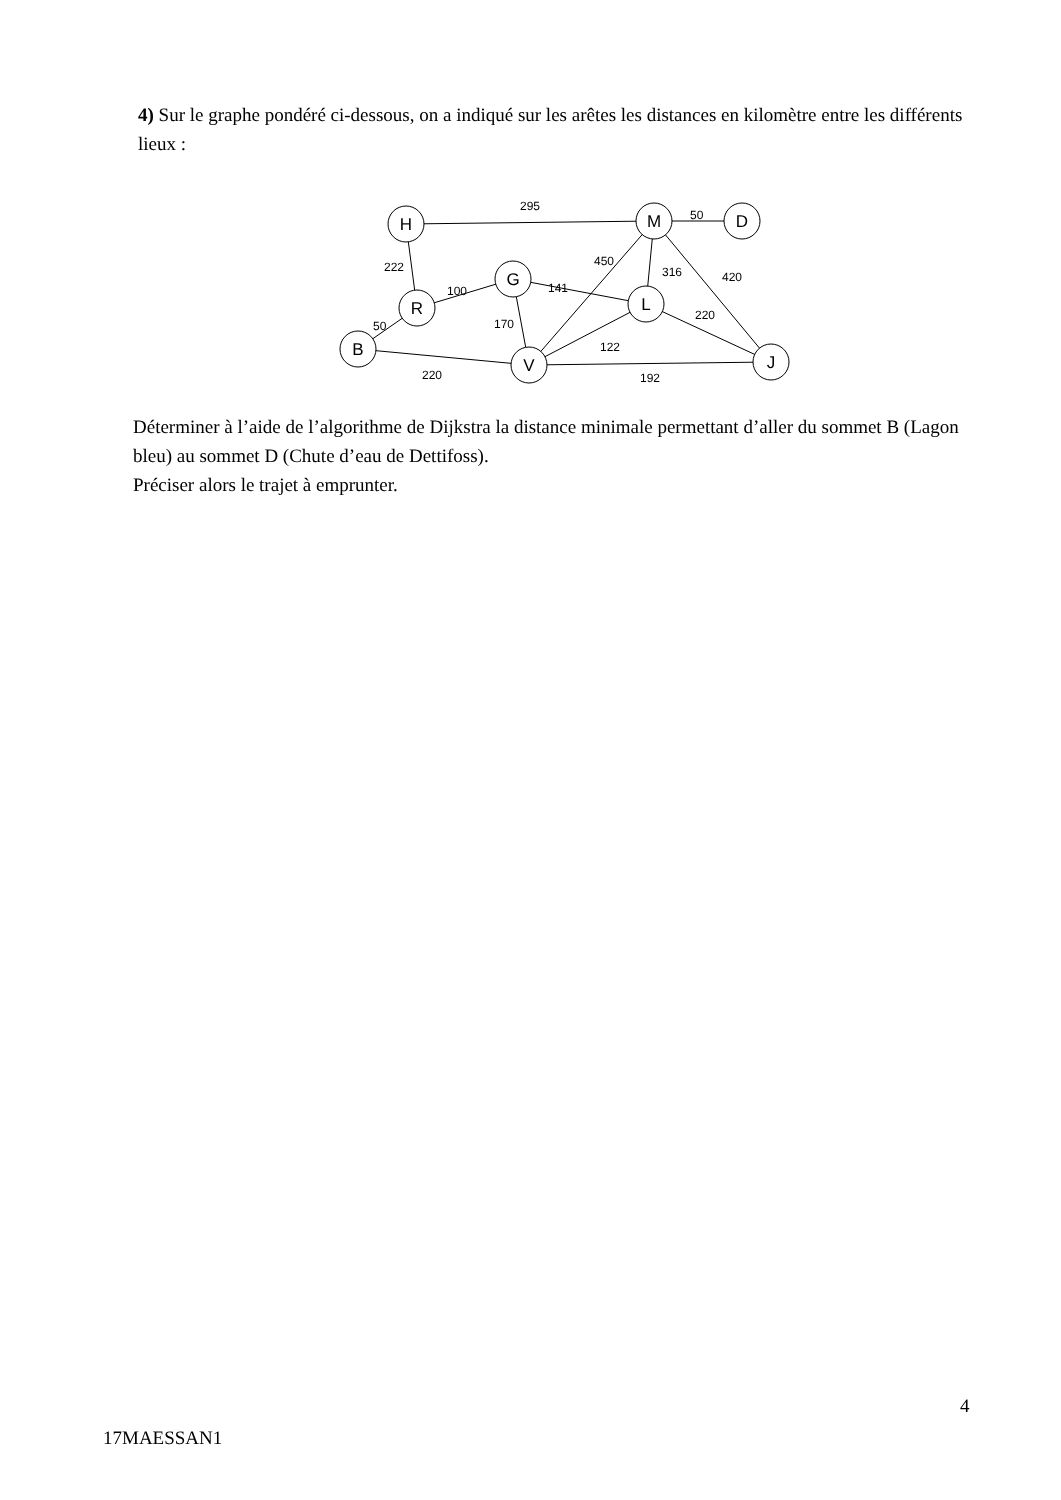4) Sur le graphe pondéré ci-dessous, on a indiqué sur les arêtes les distances en kilomètre entre les différents lieux :
H
M
D
G
R
L
B
V
J
295
50
222
450
316
420
100
141
170
220
50
122
220
192
Déterminer à l’aide de l’algorithme de Dijkstra la distance minimale permettant d’aller du sommet B (Lagon bleu) au sommet D (Chute d’eau de Dettifoss).
Préciser alors le trajet à emprunter.
4
17MAESSAN1